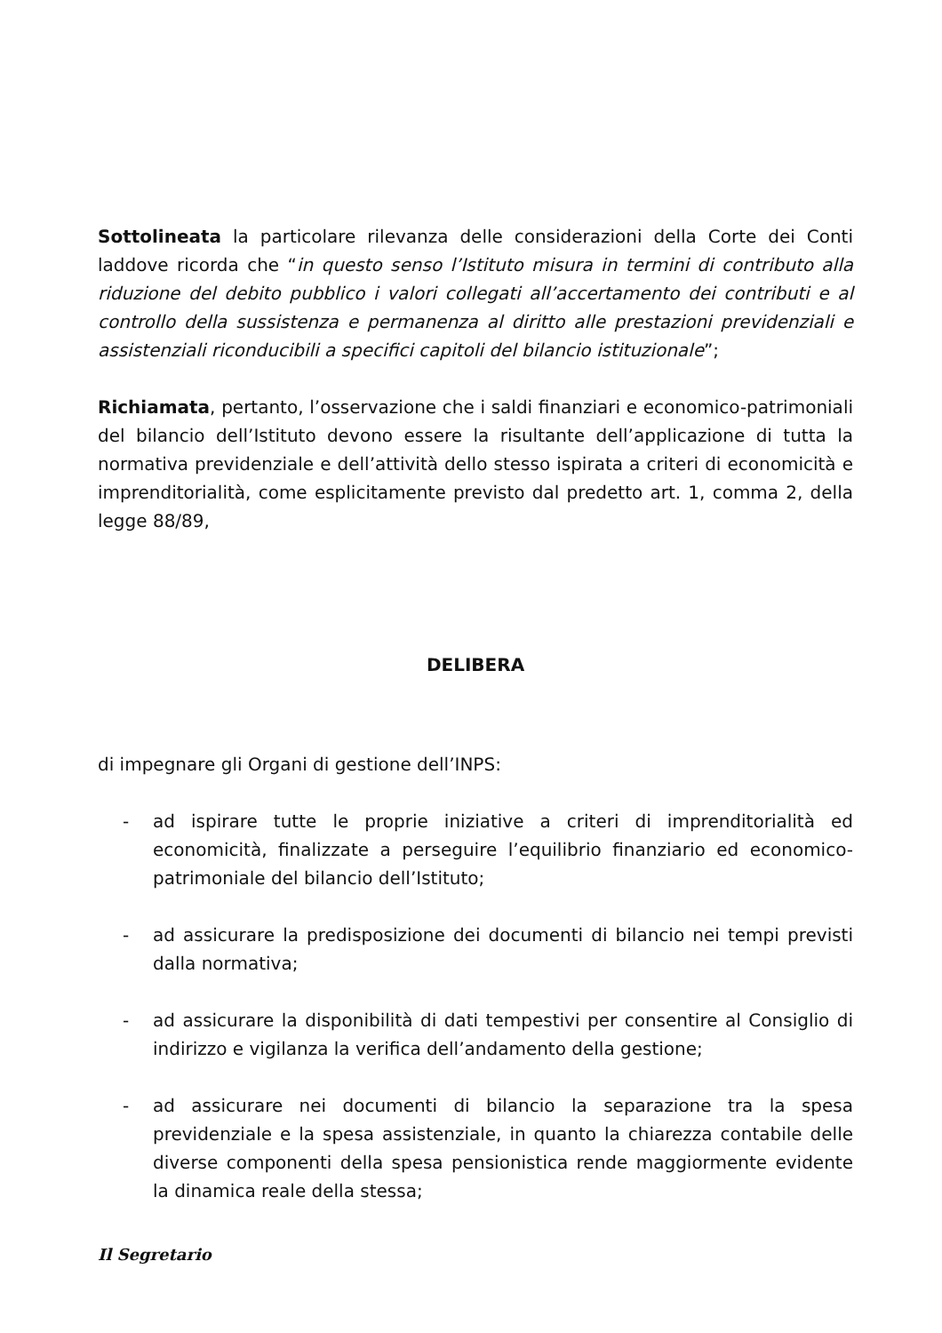Sottolineata la particolare rilevanza delle considerazioni della Corte dei Conti laddove ricorda che “in questo senso l’Istituto misura in termini di contributo alla riduzione del debito pubblico i valori collegati all’accertamento dei contributi e al controllo della sussistenza e permanenza al diritto alle prestazioni previdenziali e assistenziali riconducibili a specifici capitoli del bilancio istituzionale”;
Richiamata, pertanto, l’osservazione che i saldi finanziari e economico-patrimoniali del bilancio dell’Istituto devono essere la risultante dell’applicazione di tutta la normativa previdenziale e dell’attività dello stesso ispirata a criteri di economicità e imprenditorialità, come esplicitamente previsto dal predetto art. 1, comma 2, della legge 88/89,
DELIBERA
di impegnare gli Organi di gestione dell’INPS:
- ad ispirare tutte le proprie iniziative a criteri di imprenditorialità ed economicità, finalizzate a perseguire l’equilibrio finanziario ed economico-patrimoniale del bilancio dell’Istituto;
- ad assicurare la predisposizione dei documenti di bilancio nei tempi previsti dalla normativa;
- ad assicurare la disponibilità di dati tempestivi per consentire al Consiglio di indirizzo e vigilanza la verifica dell’andamento della gestione;
- ad assicurare nei documenti di bilancio la separazione tra la spesa previdenziale e la spesa assistenziale, in quanto la chiarezza contabile delle diverse componenti della spesa pensionistica rende maggiormente evidente la dinamica reale della stessa;
Il Segretario